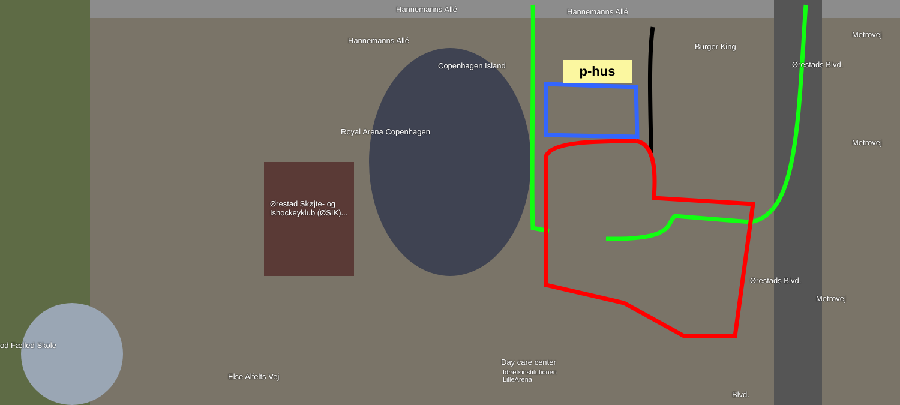Hannemanns Allé Hannemanns Allé
Hannemanns Allé
Copenhagen Island
Burger King
p-hus
Royal Arena Copenhagen
Ørestads Blvd.
Metrovej
Metrovej
Ørestad Skøjte- og
Ishockeyklub (ØSIK)...
Ørestads Blvd.
Metrovej
od Fælled Skole
Day care center
Idrætsinstitutionen
LilleArena
Else Alfelts Vej
Blvd.